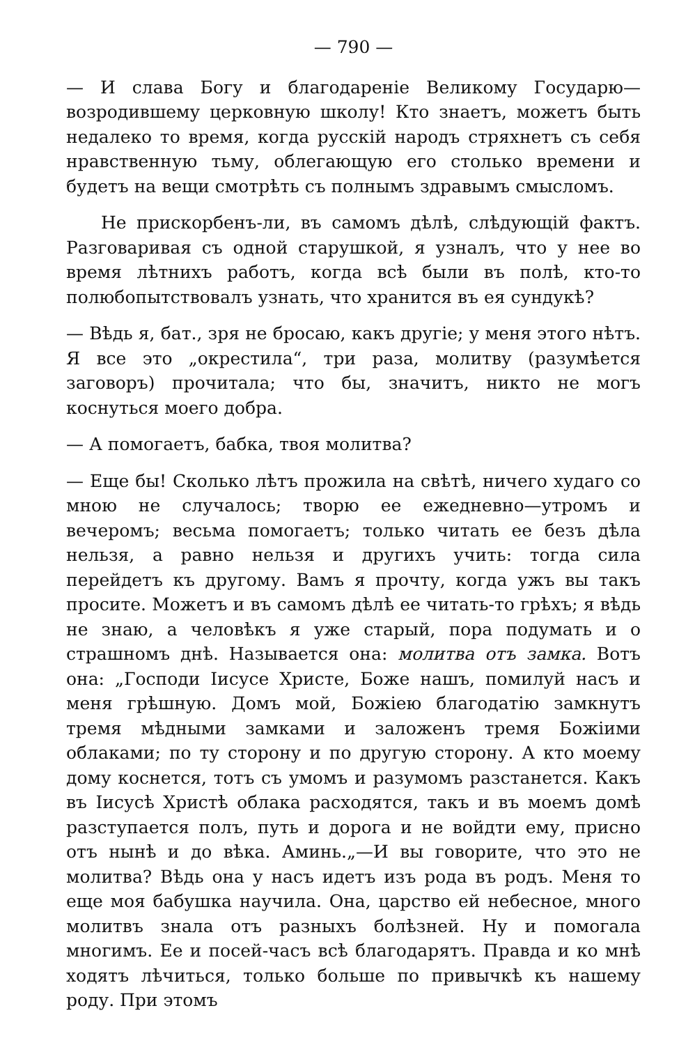— 790 —
— И слава Богу и благодареніе Великому Государю—возродившему церковную школу! Кто знаетъ, можетъ быть недалеко то время, когда русскій народъ стряхнетъ съ себя нравственную тьму, облегающую его столько времени и будетъ на вещи смотрѣть съ полнымъ здравымъ смысломъ.
Не прискорбенъ-ли, въ самомъ дѣлѣ, слѣдующій фактъ. Разговаривая съ одной старушкой, я узналъ, что у нее во время лѣтнихъ работъ, когда всѣ были въ полѣ, кто-то полюбопытствовалъ узнать, что хранится въ ея сундукѣ?
— Вѣдь я, бат., зря не бросаю, какъ другіе; у меня этого нѣтъ. Я все это „окрестила“, три раза, молитву (разумѣется заговоръ) прочитала; что бы, значитъ, никто не могъ коснуться моего добра.
— А помогаетъ, бабка, твоя молитва?
— Еще бы! Сколько лѣтъ прожила на свѣтѣ, ничего худаго со мною не случалось; творю ее ежедневно—утромъ и вечеромъ; весьма помогаетъ; только читать ее безъ дѣла нельзя, а равно нельзя и другихъ учить: тогда сила перейдетъ къ другому. Вамъ я прочту, когда ужъ вы такъ просите. Можетъ и въ самомъ дѣлѣ ее читать-то грѣхъ; я вѣдь не знаю, а человѣкъ я уже старый, пора подумать и о страшномъ днѣ. Называется она: молитва отъ замка. Вотъ она: „Господи Іисусе Христе, Боже нашъ, помилуй насъ и меня грѣшную. Домъ мой, Божіею благодатію замкнутъ тремя мѣдными замками и заложенъ тремя Божіими облаками; по ту сторону и по другую сторону. А кто моему дому коснется, тотъ съ умомъ и разумомъ разстанется. Какъ въ Іисусѣ Христѣ облака расходятся, такъ и въ моемъ домѣ разступается полъ, путь и дорога и не войдти ему, присно отъ нынѣ и до вѣка. Аминь.„—И вы говорите, что это не молитва? Вѣдь она у насъ идетъ изъ рода въ родъ. Меня то еще моя бабушка научила. Она, царство ей небесное, много молитвъ знала отъ разныхъ болѣзней. Ну и помогала многимъ. Ее и посей-часъ всѣ благодарятъ. Правда и ко мнѣ ходятъ лѣчиться, только больше по привычкѣ къ нашему роду. При этомъ